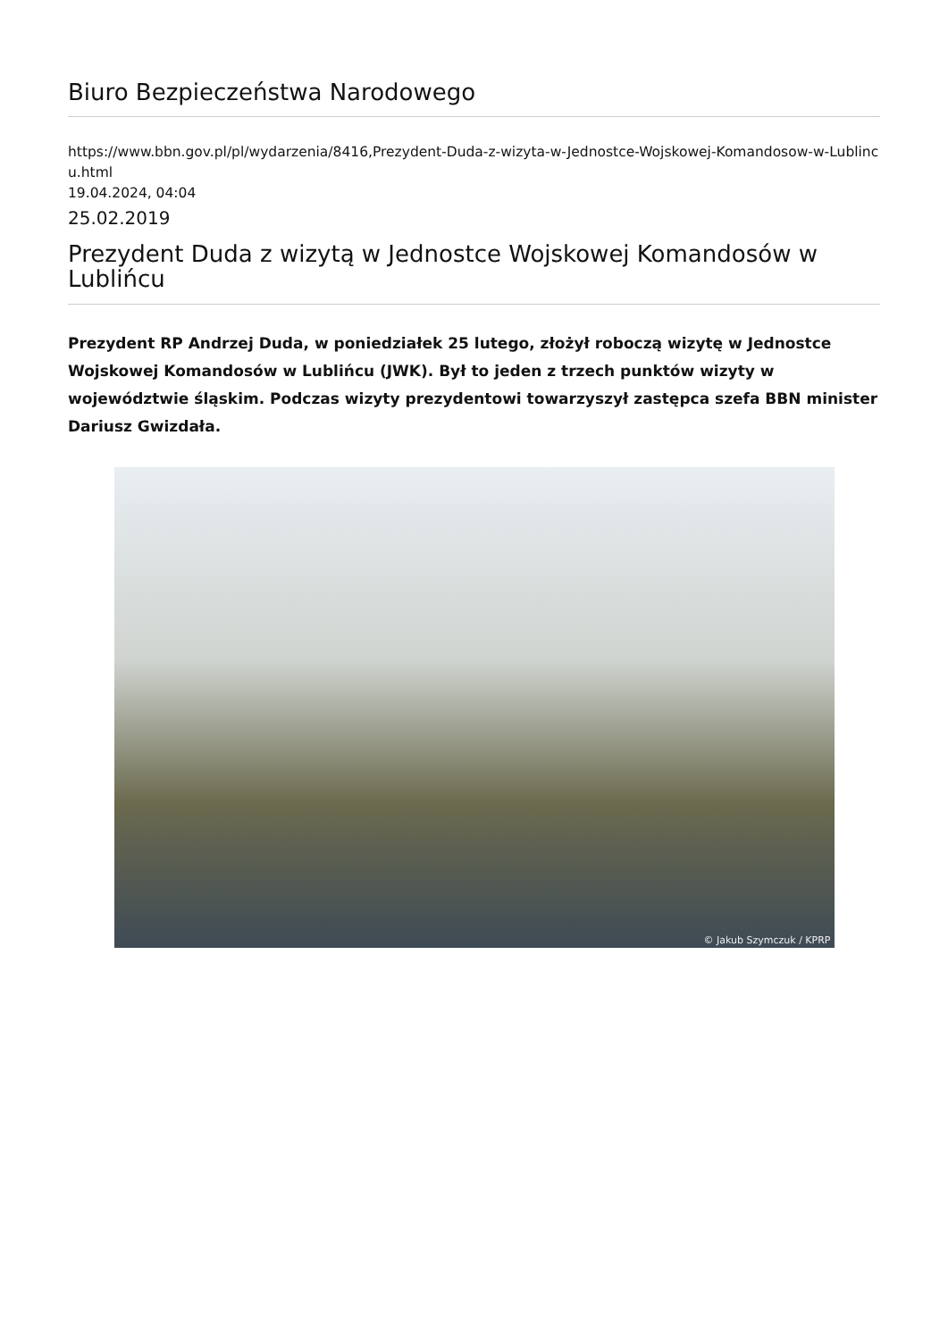Biuro Bezpieczeństwa Narodowego
https://www.bbn.gov.pl/pl/wydarzenia/8416,Prezydent-Duda-z-wizyta-w-Jednostce-Wojskowej-Komandosow-w-Lublincu.html
19.04.2024, 04:04
25.02.2019
Prezydent Duda z wizytą w Jednostce Wojskowej Komandosów w Lublińcu
Prezydent RP Andrzej Duda, w poniedziałek 25 lutego, złożył roboczą wizytę w Jednostce Wojskowej Komandosów w Lublińcu (JWK). Był to jeden z trzech punktów wizyty w województwie śląskim. Podczas wizyty prezydentowi towarzyszył zastępca szefa BBN minister Dariusz Gwizdała.
© Jakub Szymczuk / KPRP